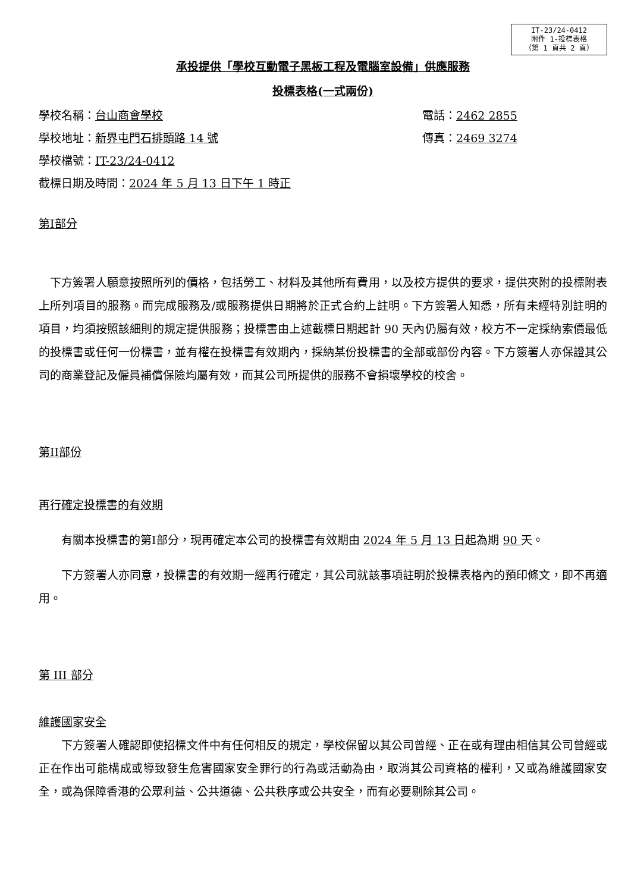IT-23/24-0412
附件 1-投標表格
（第 1 頁共 2 頁）
承投提供「學校互動電子黑板工程及電腦室設備」供應服務
投標表格(一式兩份)
學校名稱：台山商會學校 電話：2462 2855
學校地址：新界屯門石排頭路 14 號 傳真：2469 3274
學校檔號：IT-23/24-0412
截標日期及時間：2024 年 5 月 13 日下午 1 時正
第I部分
　下方簽署人願意按照所列的價格，包括勞工、材料及其他所有費用，以及校方提供的要求，提供夾附的投標附表上所列項目的服務。而完成服務及/或服務提供日期將於正式合約上註明。下方簽署人知悉，所有未經特別註明的項目，均須按照該細則的規定提供服務；投標書由上述截標日期起計 90 天內仍屬有效，校方不一定採納索價最低的投標書或任何一份標書，並有權在投標書有效期內，採納某份投標書的全部或部份內容。下方簽署人亦保證其公司的商業登記及僱員補償保險均屬有效，而其公司所提供的服務不會損壞學校的校舍。
第II部份
再行確定投標書的有效期
　　有關本投標書的第I部分，現再確定本公司的投標書有效期由 2024 年 5 月 13 日起為期 90 天。
　　下方簽署人亦同意，投標書的有效期一經再行確定，其公司就該事項註明於投標表格內的預印條文，即不再適用。
第 III 部分
維護國家安全
　　下方簽署人確認即使招標文件中有任何相反的規定，學校保留以其公司曾經、正在或有理由相信其公司曾經或正在作出可能構成或導致發生危害國家安全罪行的行為或活動為由，取消其公司資格的權利，又或為維護國家安全，或為保障香港的公眾利益、公共道德、公共秩序或公共安全，而有必要剔除其公司。